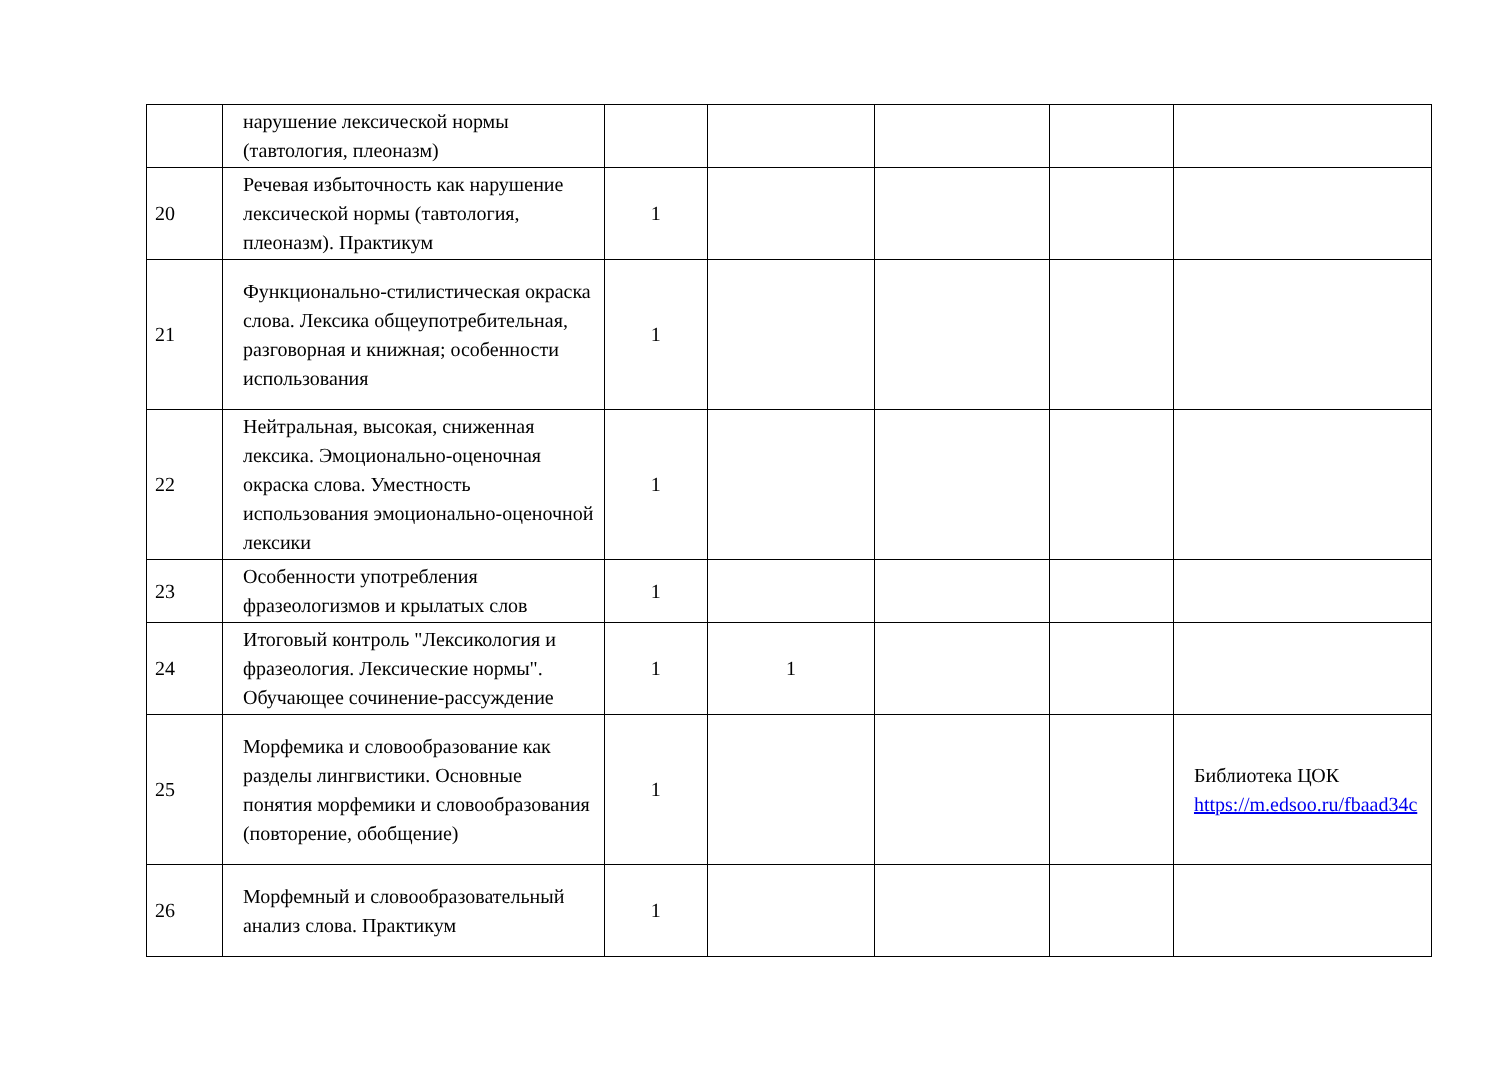| | нарушение лексической нормы (тавтология, плеоназм) | | | | | |
| 20 | Речевая избыточность как нарушение лексической нормы (тавтология, плеоназм). Практикум | 1 | | | | |
| 21 | Функционально-стилистическая окраска слова. Лексика общеупотребительная, разговорная и книжная; особенности использования | 1 | | | | |
| 22 | Нейтральная, высокая, сниженная лексика. Эмоционально-оценочная окраска слова. Уместность использования эмоционально-оценочной лексики | 1 | | | | |
| 23 | Особенности употребления фразеологизмов и крылатых слов | 1 | | | | |
| 24 | Итоговый контроль "Лексикология и фразеология. Лексические нормы". Обучающее сочинение-рассуждение | 1 | 1 | | | |
| 25 | Морфемика и словообразование как разделы лингвистики. Основные понятия морфемики и словообразования (повторение, обобщение) | 1 | | | | Библиотека ЦОК https://m.edsoo.ru/fbaad34c |
| 26 | Морфемный и словообразовательный анализ слова. Практикум | 1 | | | | |